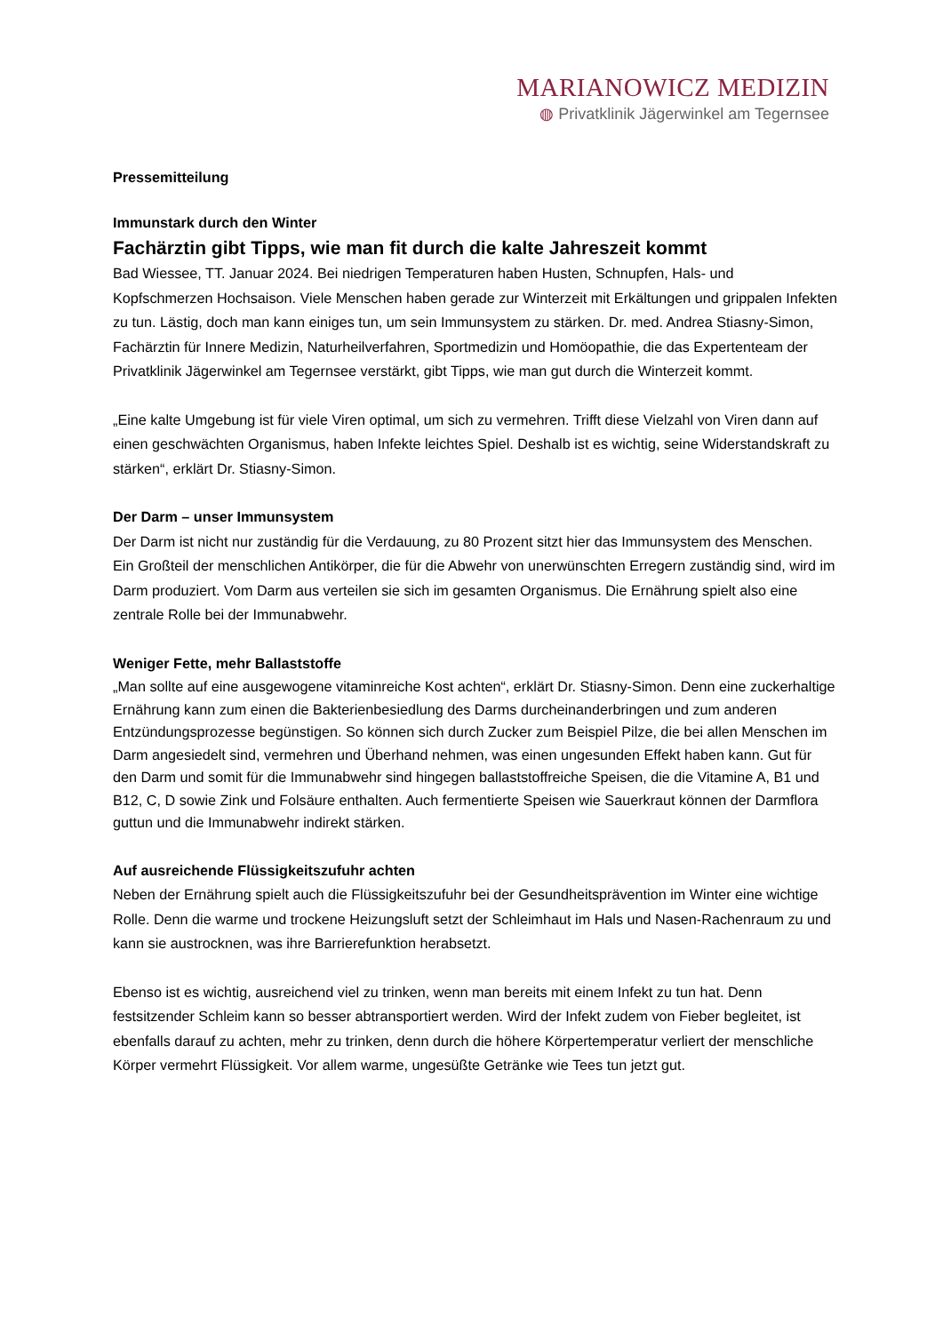MARIANOWICZ MEDIZIN
◍ Privatklinik Jägerwinkel am Tegernsee
Pressemitteilung
Immunstark durch den Winter
Fachärztin gibt Tipps, wie man fit durch die kalte Jahreszeit kommt
Bad Wiessee, TT. Januar 2024. Bei niedrigen Temperaturen haben Husten, Schnupfen, Hals- und Kopfschmerzen Hochsaison. Viele Menschen haben gerade zur Winterzeit mit Erkältungen und grippalen Infekten zu tun. Lästig, doch man kann einiges tun, um sein Immunsystem zu stärken. Dr. med. Andrea Stiasny-Simon, Fachärztin für Innere Medizin, Naturheilverfahren, Sportmedizin und Homöopathie, die das Expertenteam der Privatklinik Jägerwinkel am Tegernsee verstärkt, gibt Tipps, wie man gut durch die Winterzeit kommt.
„Eine kalte Umgebung ist für viele Viren optimal, um sich zu vermehren. Trifft diese Vielzahl von Viren dann auf einen geschwächten Organismus, haben Infekte leichtes Spiel. Deshalb ist es wichtig, seine Widerstandskraft zu stärken“, erklärt Dr. Stiasny-Simon.
Der Darm – unser Immunsystem
Der Darm ist nicht nur zuständig für die Verdauung, zu 80 Prozent sitzt hier das Immunsystem des Menschen. Ein Großteil der menschlichen Antikörper, die für die Abwehr von unerwünschten Erregern zuständig sind, wird im Darm produziert. Vom Darm aus verteilen sie sich im gesamten Organismus. Die Ernährung spielt also eine zentrale Rolle bei der Immunabwehr.
Weniger Fette, mehr Ballaststoffe
„Man sollte auf eine ausgewogene vitaminreiche Kost achten“, erklärt Dr. Stiasny-Simon. Denn eine zuckerhaltige Ernährung kann zum einen die Bakterienbesiedlung des Darms durcheinanderbringen und zum anderen Entzündungsprozesse begünstigen. So können sich durch Zucker zum Beispiel Pilze, die bei allen Menschen im Darm angesiedelt sind, vermehren und Überhand nehmen, was einen ungesunden Effekt haben kann. Gut für den Darm und somit für die Immunabwehr sind hingegen ballaststoffreiche Speisen, die die Vitamine A, B1 und B12, C, D sowie Zink und Folsäure enthalten. Auch fermentierte Speisen wie Sauerkraut können der Darmflora guttun und die Immunabwehr indirekt stärken.
Auf ausreichende Flüssigkeitszufuhr achten
Neben der Ernährung spielt auch die Flüssigkeitszufuhr bei der Gesundheitsprävention im Winter eine wichtige Rolle. Denn die warme und trockene Heizungsluft setzt der Schleimhaut im Hals und Nasen-Rachenraum zu und kann sie austrocknen, was ihre Barrierefunktion herabsetzt.
Ebenso ist es wichtig, ausreichend viel zu trinken, wenn man bereits mit einem Infekt zu tun hat. Denn festsitzender Schleim kann so besser abtransportiert werden. Wird der Infekt zudem von Fieber begleitet, ist ebenfalls darauf zu achten, mehr zu trinken, denn durch die höhere Körpertemperatur verliert der menschliche Körper vermehrt Flüssigkeit. Vor allem warme, ungesüßte Getränke wie Tees tun jetzt gut.